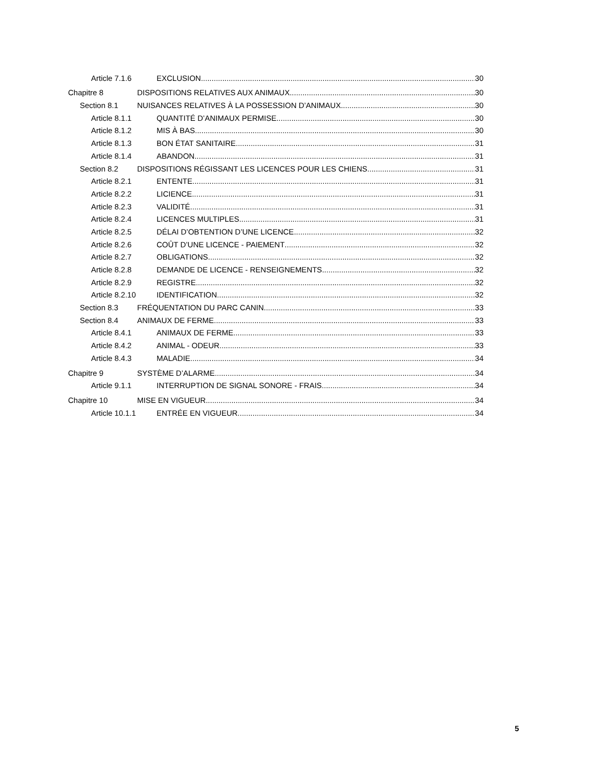Article 7.1.6 EXCLUSION 30
Chapitre 8 DISPOSITIONS RELATIVES AUX ANIMAUX 30
Section 8.1 NUISANCES RELATIVES À LA POSSESSION D’ANIMAUX 30
Article 8.1.1 QUANTITÉ D’ANIMAUX PERMISE 30
Article 8.1.2 MIS À BAS 30
Article 8.1.3 BON ÉTAT SANITAIRE 31
Article 8.1.4 ABANDON 31
Section 8.2 DISPOSITIONS RÉGISSANT LES LICENCES POUR LES CHIENS 31
Article 8.2.1 ENTENTE 31
Article 8.2.2 LICIENCE 31
Article 8.2.3 VALIDITÉ 31
Article 8.2.4 LICENCES MULTIPLES 31
Article 8.2.5 DÉLAI D’OBTENTION D’UNE LICENCE 32
Article 8.2.6 COÛT D’UNE LICENCE - PAIEMENT 32
Article 8.2.7 OBLIGATIONS 32
Article 8.2.8 DEMANDE DE LICENCE - RENSEIGNEMENTS 32
Article 8.2.9 REGISTRE 32
Article 8.2.10 IDENTIFICATION 32
Section 8.3 FRÉQUENTATION DU PARC CANIN 33
Section 8.4 ANIMAUX DE FERME 33
Article 8.4.1 ANIMAUX DE FERME 33
Article 8.4.2 ANIMAL - ODEUR 33
Article 8.4.3 MALADIE 34
Chapitre 9 SYSTÈME D’ALARME 34
Article 9.1.1 INTERRUPTION DE SIGNAL SONORE - FRAIS 34
Chapitre 10 MISE EN VIGUEUR 34
Article 10.1.1 ENTRÉE EN VIGUEUR 34
5